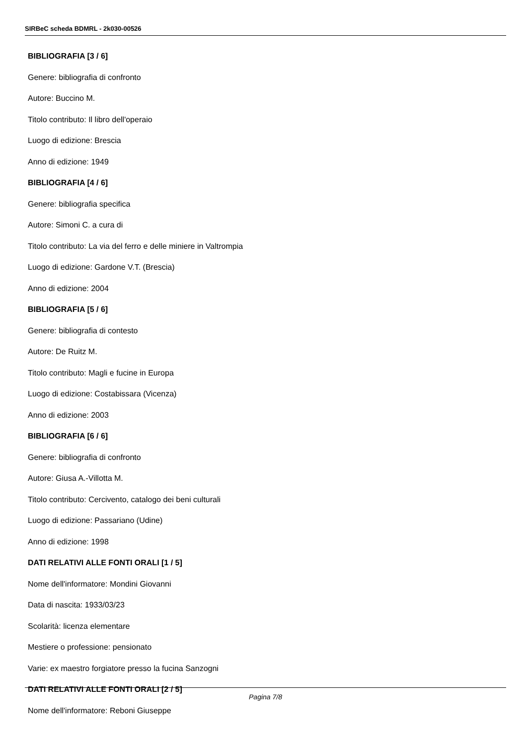SIRBeC scheda BDMRL - 2k030-00526
BIBLIOGRAFIA [3 / 6]
Genere: bibliografia di confronto
Autore: Buccino M.
Titolo contributo: Il libro dell'operaio
Luogo di edizione: Brescia
Anno di edizione: 1949
BIBLIOGRAFIA [4 / 6]
Genere: bibliografia specifica
Autore: Simoni C. a cura di
Titolo contributo: La via del ferro e delle miniere in Valtrompia
Luogo di edizione: Gardone V.T. (Brescia)
Anno di edizione: 2004
BIBLIOGRAFIA [5 / 6]
Genere: bibliografia di contesto
Autore: De Ruitz M.
Titolo contributo: Magli e fucine in Europa
Luogo di edizione: Costabissara (Vicenza)
Anno di edizione: 2003
BIBLIOGRAFIA [6 / 6]
Genere: bibliografia di confronto
Autore: Giusa A.-Villotta M.
Titolo contributo: Cercivento, catalogo dei beni culturali
Luogo di edizione: Passariano (Udine)
Anno di edizione: 1998
DATI RELATIVI ALLE FONTI ORALI [1 / 5]
Nome dell'informatore: Mondini Giovanni
Data di nascita: 1933/03/23
Scolarità: licenza elementare
Mestiere o professione: pensionato
Varie: ex maestro forgiatore presso la fucina Sanzogni
DATI RELATIVI ALLE FONTI ORALI [2 / 5]
Nome dell'informatore: Reboni Giuseppe
Pagina 7/8